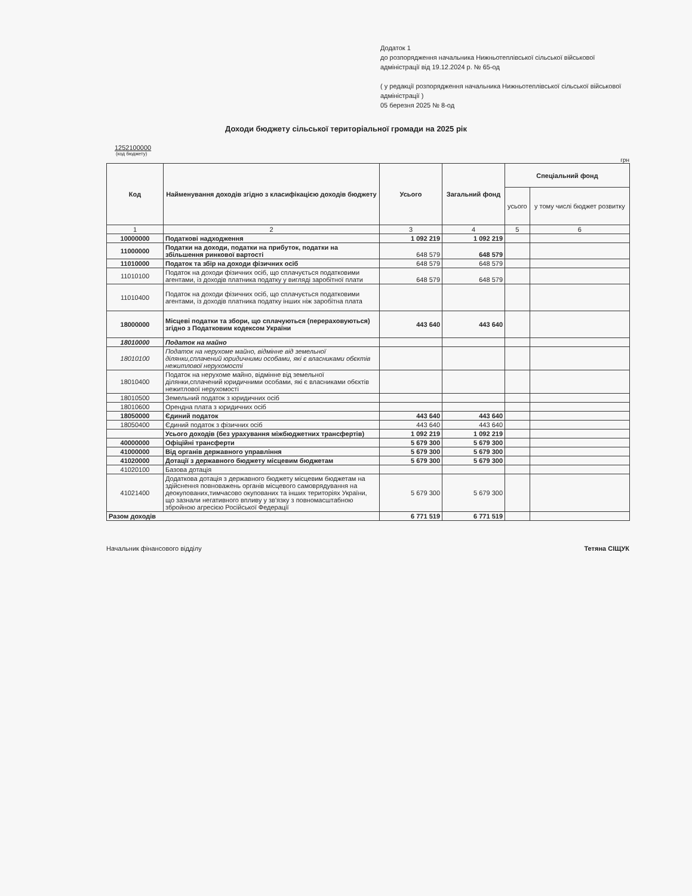Додаток 1
до розпорядження начальника Нижньотеплівської сільської військової адміністрації від 19.12.2024 р. № 65-од
( у редакції розпорядження начальника Нижньотеплівської сільської військової адміністрації )
05 березня 2025 № 8-од
Доходи бюджету сільської територіальної громади на 2025 рік
1252100000
(код бюджету)
грн
| Код | Найменування доходів згідно з класифікацією доходів бюджету | Усього | Загальний фонд | Спеціальний фонд | |
| --- | --- | --- | --- | --- | --- |
| | | | | усього | у тому числі бюджет розвитку |
| 1 | 2 | 3 | 4 | 5 | 6 |
| 10000000 | Податкові надходження | 1 092 219 | 1 092 219 | | |
| 11000000 | Податки на доходи, податки на прибуток, податки на збільшення ринкової вартості | 648 579 | 648 579 | | |
| 11010000 | Податок та збір на доходи фізичних осіб | 648 579 | 648 579 | | |
| 11010100 | Податок на доходи фізичних осіб, що сплачується податковими агентами, із доходів платника податку у вигляді заробітної плати | 648 579 | 648 579 | | |
| 11010400 | Податок на доходи фізичних осіб, що сплачується податковими агентами, із доходів платника податку інших ніж заробітна плата | | | | |
| 18000000 | Місцеві податки та збори, що сплачуються (перераховуються) згідно з Податковим кодексом України | 443 640 | 443 640 | | |
| 18010000 | Податок на майно | | | | |
| 18010100 | Податок на нерухоме майно, відмінне від земельної ділянки,сплачений юридичними особами, які є власниками обєктів нежитлової нерухомості | | | | |
| 18010400 | Податок на нерухоме майно, відмінне від земельної ділянки,сплачений юридичними особами, які є власниками обєктів нежитлової нерухомості | | | | |
| 18010500 | Земельний податок з юридичних осіб | | | | |
| 18010600 | Орендна плата з юридичних осіб | | | | |
| 18050000 | Єдиний податок | 443 640 | 443 640 | | |
| 18050400 | Єдиний податок з фізичних осіб | 443 640 | 443 640 | | |
| | Усього доходів (без урахування міжбюджетних трансфертів) | 1 092 219 | 1 092 219 | | |
| 40000000 | Офіційні трансферти | 5 679 300 | 5 679 300 | | |
| 41000000 | Від органів державного управління | 5 679 300 | 5 679 300 | | |
| 41020000 | Дотації з державного бюджету місцевим бюджетам | 5 679 300 | 5 679 300 | | |
| 41020100 | Базова дотація | | | | |
| 41021400 | Додаткова дотація з державного бюджету місцевим бюджетам на здійснення повноважень органів місцевого самоврядування на деокупованих,тимчасово окупованих та інших територіях України, що зазнали негативного впливу у зв'язку з повномасштабною збройною агресією Російської Федерації | 5 679 300 | 5 679 300 | | |
| Разом доходів | | 6 771 519 | 6 771 519 | | |
Начальник фінансового відділу Тетяна СІЩУК